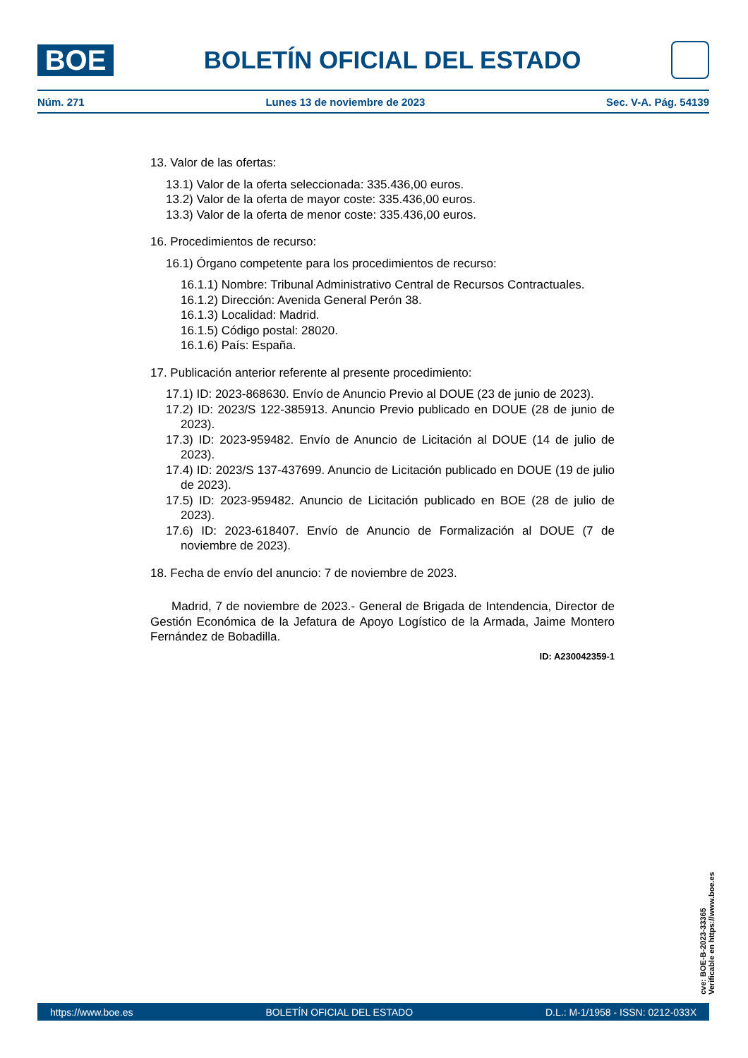BOE
BOLETÍN OFICIAL DEL ESTADO
Núm. 271 Lunes 13 de noviembre de 2023 Sec. V-A. Pág. 54139
13. Valor de las ofertas:
13.1) Valor de la oferta seleccionada: 335.436,00 euros.
13.2) Valor de la oferta de mayor coste: 335.436,00 euros.
13.3) Valor de la oferta de menor coste: 335.436,00 euros.
16. Procedimientos de recurso:
16.1) Órgano competente para los procedimientos de recurso:
16.1.1) Nombre: Tribunal Administrativo Central de Recursos Contractuales.
16.1.2) Dirección: Avenida General Perón 38.
16.1.3) Localidad: Madrid.
16.1.5) Código postal: 28020.
16.1.6) País: España.
17. Publicación anterior referente al presente procedimiento:
17.1) ID: 2023-868630. Envío de Anuncio Previo al DOUE (23 de junio de 2023).
17.2) ID: 2023/S 122-385913. Anuncio Previo publicado en DOUE (28 de junio de 2023).
17.3) ID: 2023-959482. Envío de Anuncio de Licitación al DOUE (14 de julio de 2023).
17.4) ID: 2023/S 137-437699. Anuncio de Licitación publicado en DOUE (19 de julio de 2023).
17.5) ID: 2023-959482. Anuncio de Licitación publicado en BOE (28 de julio de 2023).
17.6) ID: 2023-618407. Envío de Anuncio de Formalización al DOUE (7 de noviembre de 2023).
18. Fecha de envío del anuncio: 7 de noviembre de 2023.
Madrid, 7 de noviembre de 2023.- General de Brigada de Intendencia, Director de Gestión Económica de la Jefatura de Apoyo Logístico de la Armada, Jaime Montero Fernández de Bobadilla.
ID: A230042359-1
cve: BOE-B-2023-33365
Verificable en https://www.boe.es
https://www.boe.es BOLETÍN OFICIAL DEL ESTADO D.L.: M-1/1958 - ISSN: 0212-033X